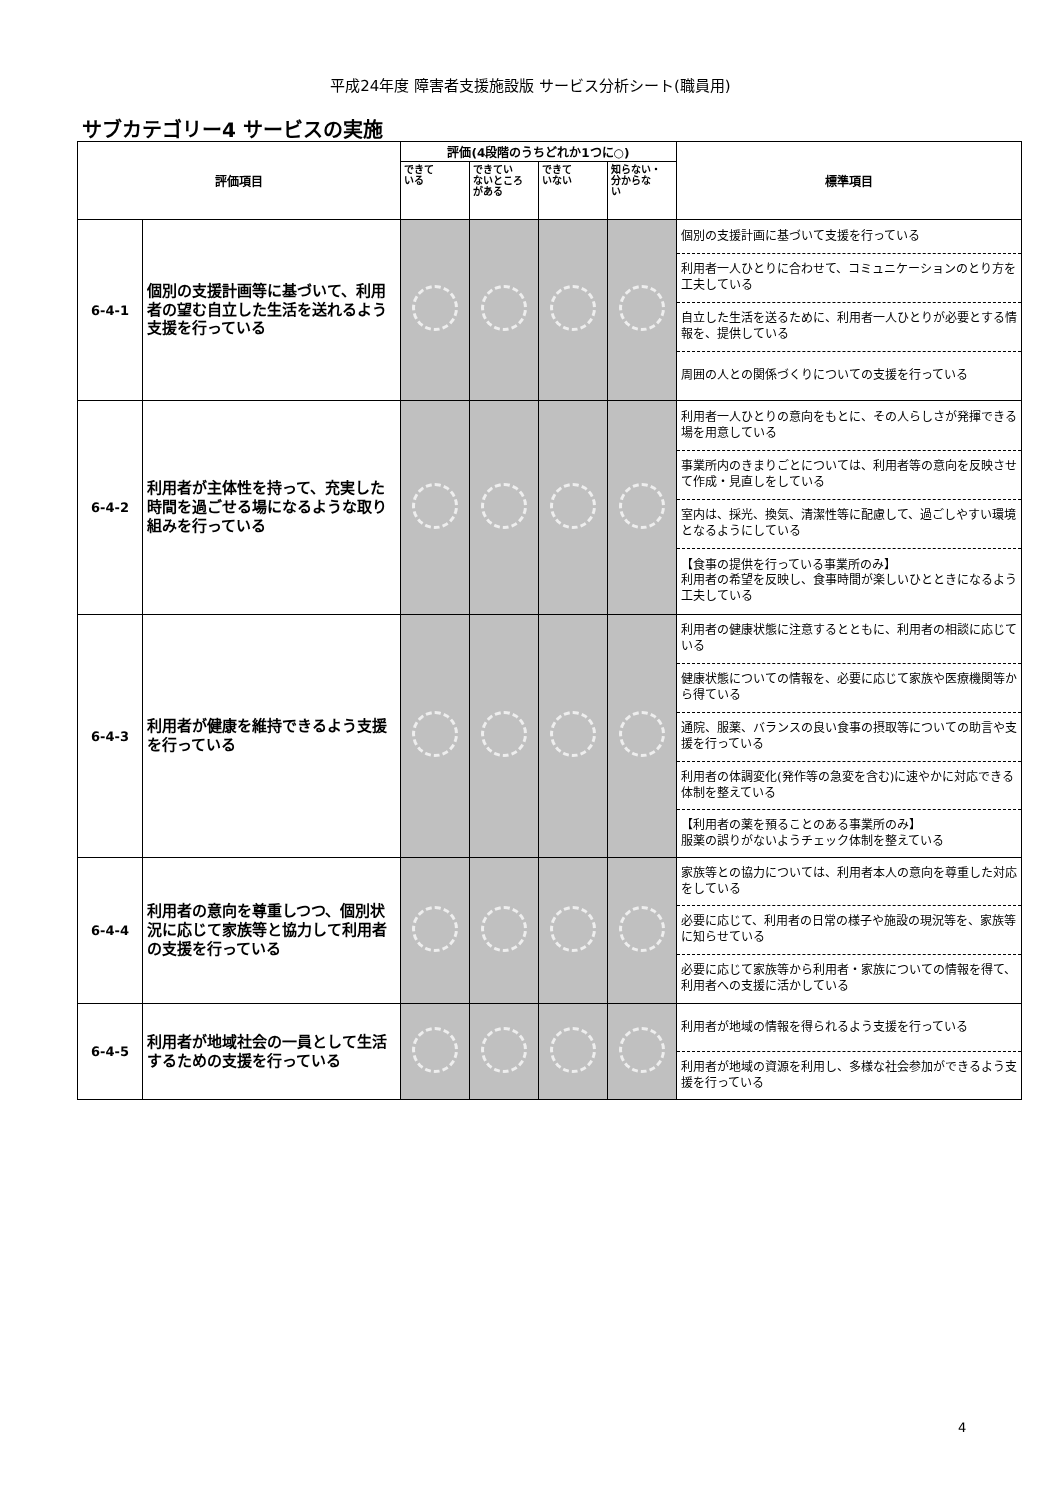平成24年度 障害者支援施設版 サービス分析シート(職員用)
サブカテゴリー4 サービスの実施
| 評価項目 | | 評価(4段階のうちどれか1つに○) | | | | 標準項目 |
| --- | --- | --- | --- | --- | --- | --- |
| | | できて いる | できてい ないところ がある | できて いない | 知らない・ 分からな い | |
| 6-4-1 | 個別の支援計画等に基づいて、利用者の望む自立した生活を送れるよう支援を行っている | | | | | 個別の支援計画に基づいて支援を行っている 利用者一人ひとりに合わせて、コミュニケーションのとり方を工夫している 自立した生活を送るために、利用者一人ひとりが必要とする情報を、提供している 周囲の人との関係づくりについての支援を行っている |
| 6-4-2 | 利用者が主体性を持って、充実した時間を過ごせる場になるような取り組みを行っている | | | | | 利用者一人ひとりの意向をもとに、その人らしさが発揮できる場を用意している 事業所内のきまりごとについては、利用者等の意向を反映させて作成・見直しをしている 室内は、採光、換気、清潔性等に配慮して、過ごしやすい環境となるようにしている 【食事の提供を行っている事業所のみ】 利用者の希望を反映し、食事時間が楽しいひとときになるよう工夫している |
| 6-4-3 | 利用者が健康を維持できるよう支援を行っている | | | | | 利用者の健康状態に注意するとともに、利用者の相談に応じている 健康状態についての情報を、必要に応じて家族や医療機関等から得ている 通院、服薬、バランスの良い食事の摂取等についての助言や支援を行っている 利用者の体調変化(発作等の急変を含む)に速やかに対応できる体制を整えている 【利用者の薬を預ることのある事業所のみ】 服薬の誤りがないようチェック体制を整えている |
| 6-4-4 | 利用者の意向を尊重しつつ、個別状況に応じて家族等と協力して利用者の支援を行っている | | | | | 家族等との協力については、利用者本人の意向を尊重した対応をしている 必要に応じて、利用者の日常の様子や施設の現況等を、家族等に知らせている 必要に応じて家族等から利用者・家族についての情報を得て、利用者への支援に活かしている |
| 6-4-5 | 利用者が地域社会の一員として生活するための支援を行っている | | | | | 利用者が地域の情報を得られるよう支援を行っている 利用者が地域の資源を利用し、多様な社会参加ができるよう支援を行っている |
4